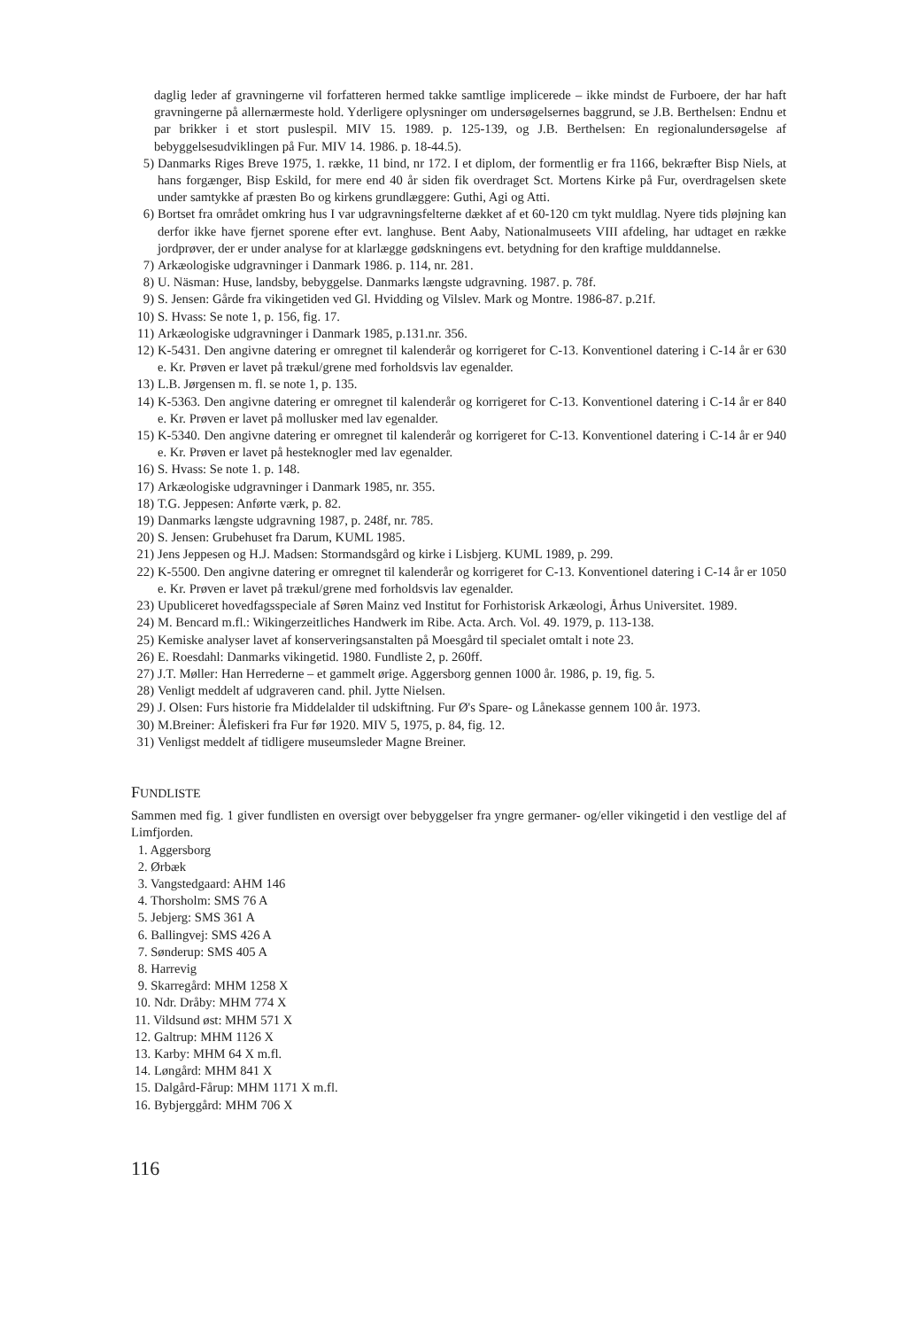daglig leder af gravningerne vil forfatteren hermed takke samtlige implicerede – ikke mindst de Furboere, der har haft gravningerne på allernærmeste hold. Yderligere oplysninger om undersøgelsernes baggrund, se J.B. Berthelsen: Endnu et par brikker i et stort puslespil. MIV 15. 1989. p. 125-139, og J.B. Berthelsen: En regionalundersøgelse af bebyggelsesudviklingen på Fur. MIV 14. 1986. p. 18-44.5).
5) Danmarks Riges Breve 1975, 1. række, 11 bind, nr 172. I et diplom, der formentlig er fra 1166, bekræfter Bisp Niels, at hans forgænger, Bisp Eskild, for mere end 40 år siden fik overdraget Sct. Mortens Kirke på Fur, overdragelsen skete under samtykke af præsten Bo og kirkens grundlæggere: Guthi, Agi og Atti.
6) Bortset fra området omkring hus I var udgravningsfelterne dækket af et 60-120 cm tykt muldlag. Nyere tids pløjning kan derfor ikke have fjernet sporene efter evt. langhuse. Bent Aaby, Nationalmuseets VIII afdeling, har udtaget en række jordprøver, der er under analyse for at klarlægge gødskningens evt. betydning for den kraftige mulddannelse.
7) Arkæologiske udgravninger i Danmark 1986. p. 114, nr. 281.
8) U. Näsman: Huse, landsby, bebyggelse. Danmarks længste udgravning. 1987. p. 78f.
9) S. Jensen: Gårde fra vikingetiden ved Gl. Hvidding og Vilslev. Mark og Montre. 1986-87. p.21f.
10) S. Hvass: Se note 1, p. 156, fig. 17.
11) Arkæologiske udgravninger i Danmark 1985, p.131.nr. 356.
12) K-5431. Den angivne datering er omregnet til kalenderår og korrigeret for C-13. Konventionel datering i C-14 år er 630 e. Kr. Prøven er lavet på trækul/grene med forholdsvis lav egenalder.
13) L.B. Jørgensen m. fl. se note 1, p. 135.
14) K-5363. Den angivne datering er omregnet til kalenderår og korrigeret for C-13. Konventionel datering i C-14 år er 840 e. Kr. Prøven er lavet på mollusker med lav egenalder.
15) K-5340. Den angivne datering er omregnet til kalenderår og korrigeret for C-13. Konventionel datering i C-14 år er 940 e. Kr. Prøven er lavet på hesteknogler med lav egenalder.
16) S. Hvass: Se note 1. p. 148.
17) Arkæologiske udgravninger i Danmark 1985, nr. 355.
18) T.G. Jeppesen: Anførte værk, p. 82.
19) Danmarks længste udgravning 1987, p. 248f, nr. 785.
20) S. Jensen: Grubehuset fra Darum, KUML 1985.
21) Jens Jeppesen og H.J. Madsen: Stormandsgård og kirke i Lisbjerg. KUML 1989, p. 299.
22) K-5500. Den angivne datering er omregnet til kalenderår og korrigeret for C-13. Konventionel datering i C-14 år er 1050 e. Kr. Prøven er lavet på trækul/grene med forholdsvis lav egenalder.
23) Upubliceret hovedfagsspeciale af Søren Mainz ved Institut for Forhistorisk Arkæologi, Århus Universitet. 1989.
24) M. Bencard m.fl.: Wikingerzeitliches Handwerk im Ribe. Acta. Arch. Vol. 49. 1979, p. 113-138.
25) Kemiske analyser lavet af konserveringsanstalten på Moesgård til specialet omtalt i note 23.
26) E. Roesdahl: Danmarks vikingetid. 1980. Fundliste 2, p. 260ff.
27) J.T. Møller: Han Herrederne – et gammelt ørige. Aggersborg gennen 1000 år. 1986, p. 19, fig. 5.
28) Venligt meddelt af udgraveren cand. phil. Jytte Nielsen.
29) J. Olsen: Furs historie fra Middelalder til udskiftning. Fur Ø's Spare- og Lånekasse gennem 100 år. 1973.
30) M.Breiner: Ålefiskeri fra Fur før 1920. MIV 5, 1975, p. 84, fig. 12.
31) Venligst meddelt af tidligere museumsleder Magne Breiner.
FUNDLISTE
Sammen med fig. 1 giver fundlisten en oversigt over bebyggelser fra yngre germaner- og/eller vikingetid i den vestlige del af Limfjorden.
1. Aggersborg
2. Ørbæk
3. Vangstedgaard: AHM 146
4. Thorsholm: SMS 76 A
5. Jebjerg: SMS 361 A
6. Ballingvej: SMS 426 A
7. Sønderup: SMS 405 A
8. Harrevig
9. Skarregård: MHM 1258 X
10. Ndr. Dråby: MHM 774 X
11. Vildsund øst: MHM 571 X
12. Galtrup: MHM 1126 X
13. Karby: MHM 64 X m.fl.
14. Løngård: MHM 841 X
15. Dalgård-Fårup: MHM 1171 X m.fl.
16. Bybjerggård: MHM 706 X
116